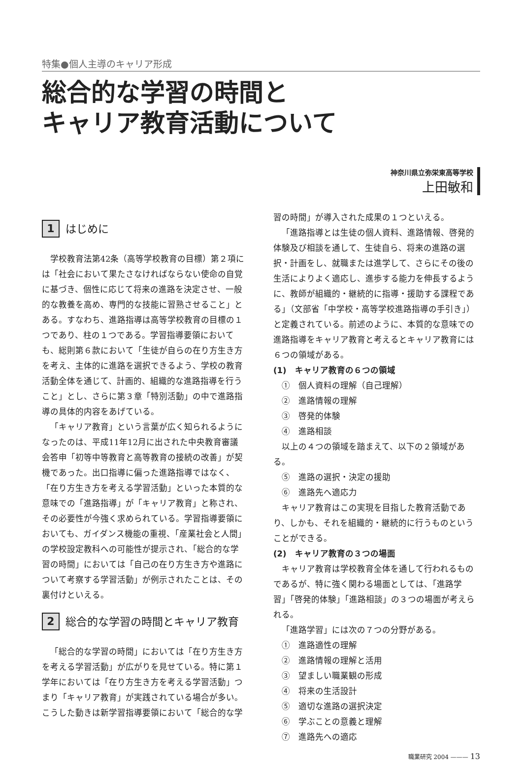特集●個人主導のキャリア形成
総合的な学習の時間と
キャリア教育活動について
神奈川県立弥栄東高等学校
上田敏和
1 はじめに
学校教育法第42条（高等学校教育の目標）第２項には「社会において果たさなければならない使命の自覚に基づき、個性に応じて将来の進路を決定させ、一般的な教養を高め、専門的な技能に習熟させること」とある。すなわち、進路指導は高等学校教育の目標の１つであり、柱の１つである。学習指導要領においても、総則第６款において「生徒が自らの在り方生き方を考え、主体的に進路を選択できるよう、学校の教育活動全体を通じて、計画的、組織的な進路指導を行うこと」とし、さらに第３章「特別活動」の中で進路指導の具体的内容をあげている。
「キャリア教育」という言葉が広く知られるようになったのは、平成11年12月に出された中央教育審議会答申「初等中等教育と高等教育の接続の改善」が契機であった。出口指導に偏った進路指導ではなく、「在り方生き方を考える学習活動」といった本質的な意味での「進路指導」が「キャリア教育」と称され、その必要性が今強く求められている。学習指導要領においても、ガイダンス機能の重視、「産業社会と人間」の学校設定教科への可能性が提示され、「総合的な学習の時間」においては「自己の在り方生き方や進路について考察する学習活動」が例示されたことは、その裏付けといえる。
2 総合的な学習の時間とキャリア教育
「総合的な学習の時間」においては「在り方生き方を考える学習活動」が広がりを見せている。特に第１学年においては「在り方生き方を考える学習活動」つまり「キャリア教育」が実践されている場合が多い。こうした動きは新学習指導要領において「総合的な学
習の時間」が導入された成果の１つといえる。
「進路指導とは生徒の個人資料、進路情報、啓発的体験及び相談を通して、生徒自ら、将来の進路の選択・計画をし、就職または進学して、さらにその後の生活によりよく適応し、進歩する能力を伸長するように、教師が組織的・継続的に指導・援助する課程である」（文部省「中学校・高等学校進路指導の手引き」）と定義されている。前述のように、本質的な意味での進路指導をキャリア教育と考えるとキャリア教育には６つの領域がある。
(1)　キャリア教育の６つの領域
①　個人資料の理解（自己理解）
②　進路情報の理解
③　啓発的体験
④　進路相談
以上の４つの領域を踏まえて、以下の２領域がある。
⑤　進路の選択・決定の援助
⑥　進路先へ適応力
キャリア教育はこの実現を目指した教育活動であり、しかも、それを組織的・継続的に行うものということができる。
(2)　キャリア教育の３つの場面
キャリア教育は学校教育全体を通して行われるものであるが、特に強く関わる場面としては、「進路学習」「啓発的体験」「進路相談」の３つの場面が考えられる。
「進路学習」には次の７つの分野がある。
①　進路適性の理解
②　進路情報の理解と活用
③　望ましい職業観の形成
④　将来の生活設計
⑤　適切な進路の選択決定
⑥　学ぶことの意義と理解
⑦　進路先への適応
職業研究 2004 ——— 13